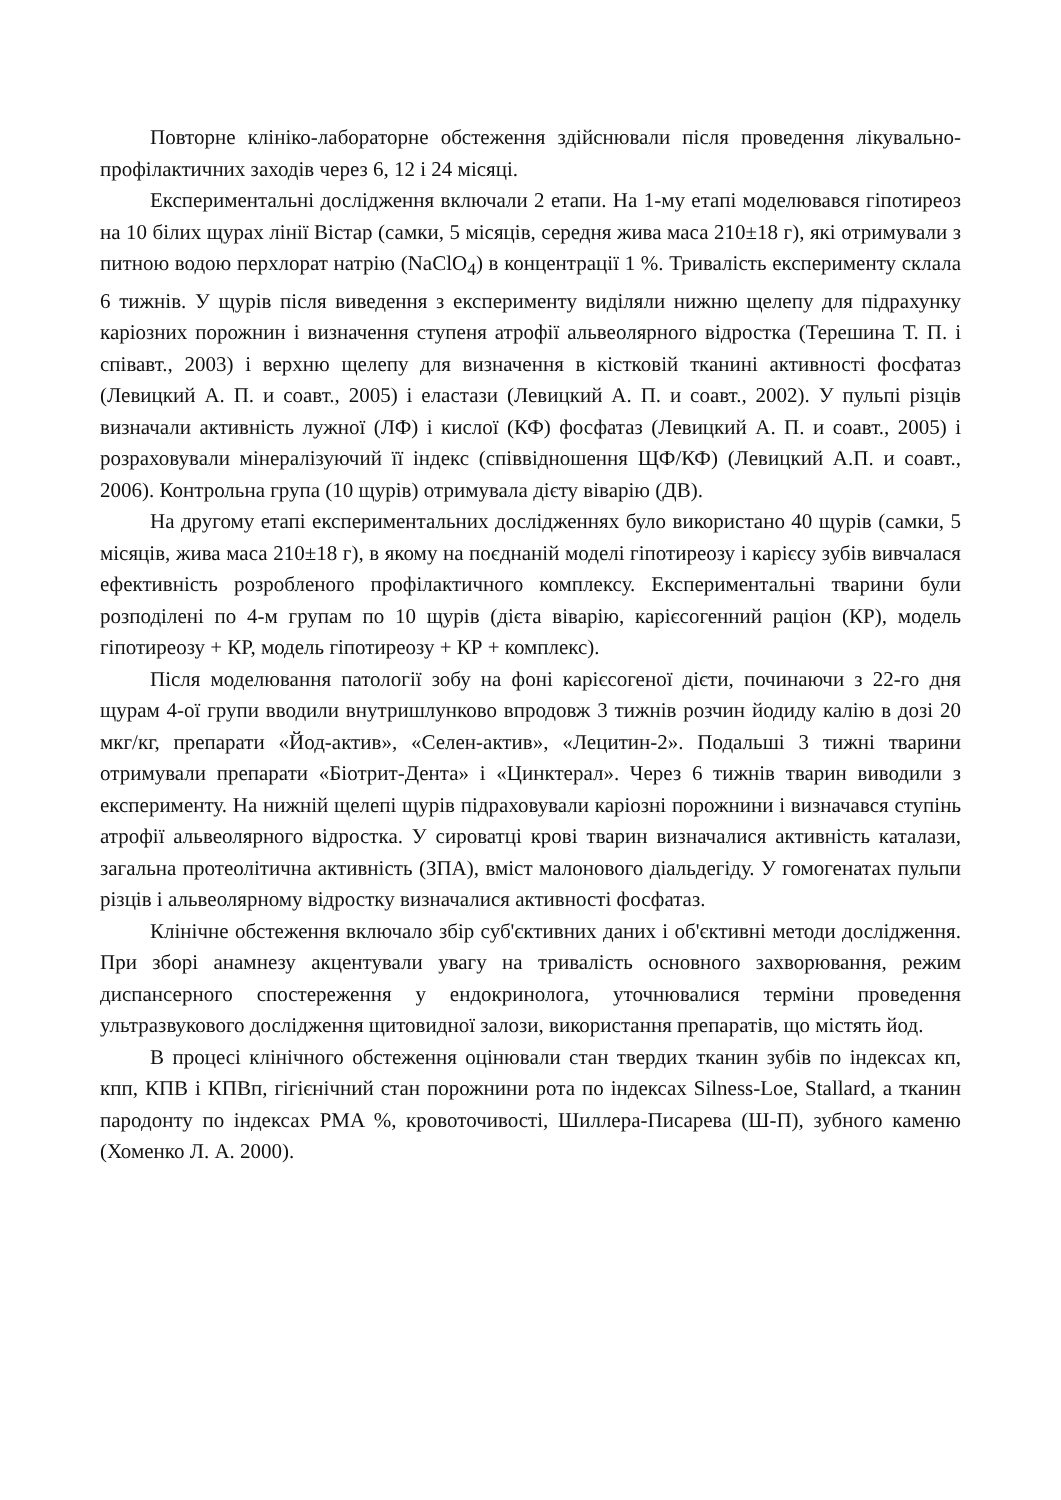Повторне клініко-лабораторне обстеження здійснювали після проведення лікувально-профілактичних заходів через 6, 12 і 24 місяці.
Експериментальні дослідження включали 2 етапи. На 1-му етапі моделювався гіпотиреоз на 10 білих щурах лінії Вістар (самки, 5 місяців, середня жива маса 210±18 г), які отримували з питною водою перхлорат натрію (NaClO<sub>4</sub>) в концентрації 1 %. Тривалість експерименту склала 6 тижнів. У щурів після виведення з експерименту виділяли нижню щелепу для підрахунку каріозних порожнин і визначення ступеня атрофії альвеолярного відростка (Терешина Т. П. і співавт., 2003) і верхню щелепу для визначення в кістковій тканині активності фосфатаз (Левицкий А. П. и соавт., 2005) і еластази (Левицкий А. П. и соавт., 2002). У пульпі різців визначали активність лужної (ЛФ) і кислої (КФ) фосфатаз (Левицкий А. П. и соавт., 2005) і розраховували мінералізуючий її індекс (співвідношення ЩФ/КФ) (Левицкий А.П. и соавт., 2006). Контрольна група (10 щурів) отримувала дієту віварію (ДВ).
На другому етапі експериментальних дослідженнях було використано 40 щурів (самки, 5 місяців, жива маса 210±18 г), в якому на поєднаній моделі гіпотиреозу і карієсу зубів вивчалася ефективність розробленого профілактичного комплексу. Експериментальні тварини були розподілені по 4-м групам по 10 щурів (дієта віварію, карієсогенний раціон (КР), модель гіпотиреозу + КР, модель гіпотиреозу + КР + комплекс).
Після моделювання патології зобу на фоні карієсогеної дієти, починаючи з 22-го дня щурам 4-ої групи вводили внутришлунково впродовж 3 тижнів розчин йодиду калію в дозі 20 мкг/кг, препарати «Йод-актив», «Селен-актив», «Лецитин-2». Подальші 3 тижні тварини отримували препарати «Біотрит-Дента» і «Цинктерал». Через 6 тижнів тварин виводили з експерименту. На нижній щелепі щурів підраховували каріозні порожнини і визначався ступінь атрофії альвеолярного відростка. У сироватці крові тварин визначалися активність каталази, загальна протеолітична активність (ЗПА), вміст малонового діальдегіду. У гомогенатах пульпи різців і альвеолярному відростку визначалися активності фосфатаз.
Клінічне обстеження включало збір суб'єктивних даних і об'єктивні методи дослідження. При зборі анамнезу акцентували увагу на тривалість основного захворювання, режим диспансерного спостереження у ендокринолога, уточнювалися терміни проведення ультразвукового дослідження щитовидної залози, використання препаратів, що містять йод.
В процесі клінічного обстеження оцінювали стан твердих тканин зубів по індексах кп, кпп, КПВ і КПВп, гігієнічний стан порожнини рота по індексах Silness-Loe, Stallard, а тканин пародонту по індексах PMA %, кровоточивості, Шиллера-Писарева (Ш-П), зубного каменю (Хоменко Л. А. 2000).